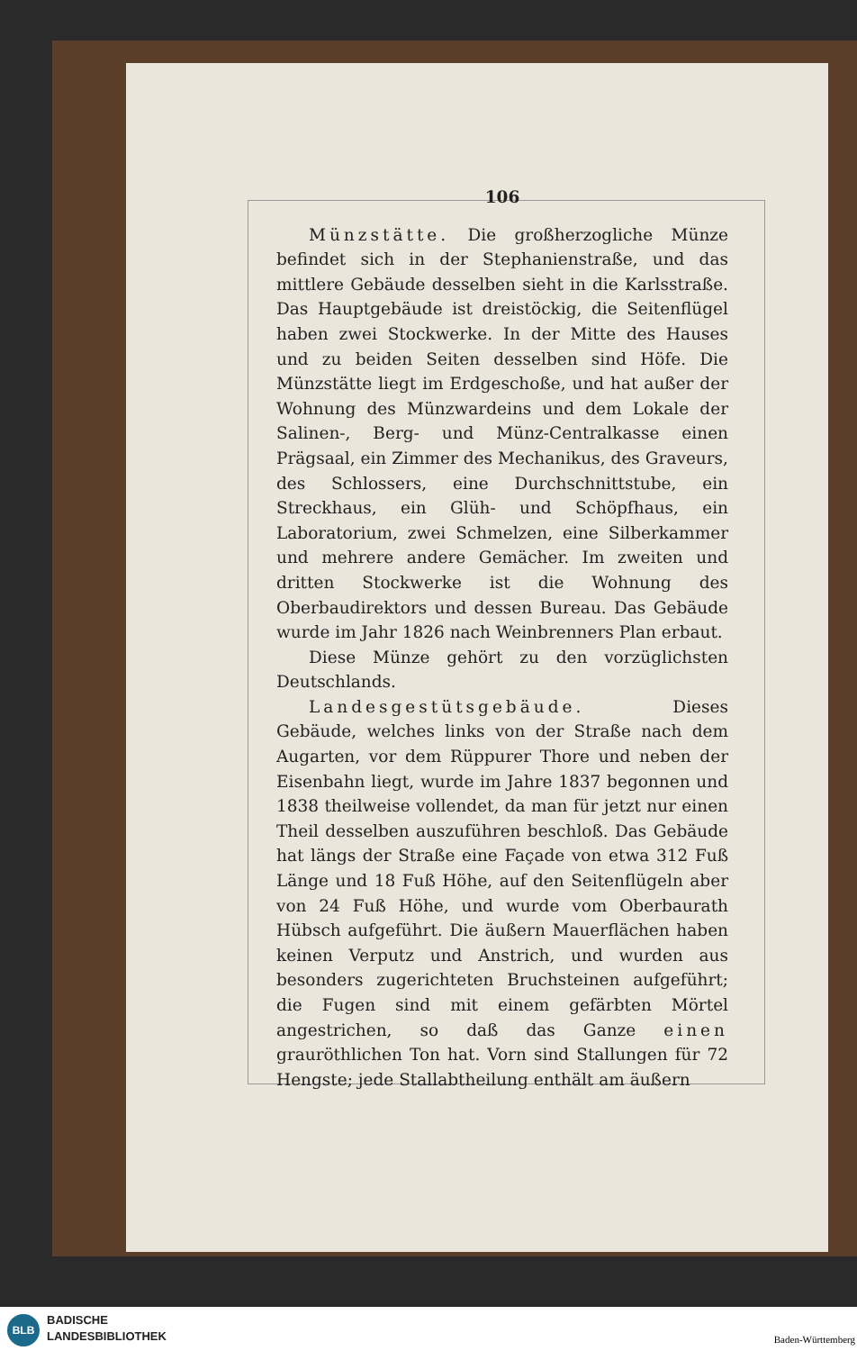106
Münzstätte. Die großherzogliche Münze befindet sich in der Stephanienstraße, und das mittlere Gebäude desselben sieht in die Karlsstraße. Das Hauptgebäude ist dreistöckig, die Seitenflügel haben zwei Stockwerke. In der Mitte des Hauses und zu beiden Seiten desselben sind Höfe. Die Münzstätte liegt im Erdgeschoße, und hat außer der Wohnung des Münzwardeins und dem Lokale der Salinen-, Berg- und Münz-Centralkasse einen Prägsaal, ein Zimmer des Mechanikus, des Graveurs, des Schlossers, eine Durchschnittstube, ein Streckhaus, ein Glüh- und Schöpfhaus, ein Laboratorium, zwei Schmelzen, eine Silberkammer und mehrere andere Gemächer. Im zweiten und dritten Stockwerke ist die Wohnung des Oberbaudirektors und dessen Bureau. Das Gebäude wurde im Jahr 1826 nach Weinbrenners Plan erbaut.
Diese Münze gehört zu den vorzüglichsten Deutschlands.
Landesgestütsgebäude. Dieses Gebäude, welches links von der Straße nach dem Augarten, vor dem Rüppurer Thore und neben der Eisenbahn liegt, wurde im Jahre 1837 begonnen und 1838 theilweise vollendet, da man für jetzt nur einen Theil desselben auszuführen beschloß. Das Gebäude hat längs der Straße eine Façade von etwa 312 Fuß Länge und 18 Fuß Höhe, auf den Seitenflügeln aber von 24 Fuß Höhe, und wurde vom Oberbaurath Hübsch aufgeführt. Die äußern Mauerflächen haben keinen Verputz und Anstrich, und wurden aus besonders zugerichteten Bruchsteinen aufgeführt; die Fugen sind mit einem gefärbten Mörtel angestrichen, so daß das Ganze einen grauröthlichen Ton hat. Vorn sind Stallungen für 72 Hengste; jede Stallabtheilung enthält am äußern
BLB
BADISCHE
LANDESBIBLIOTHEK
Baden-Württemberg